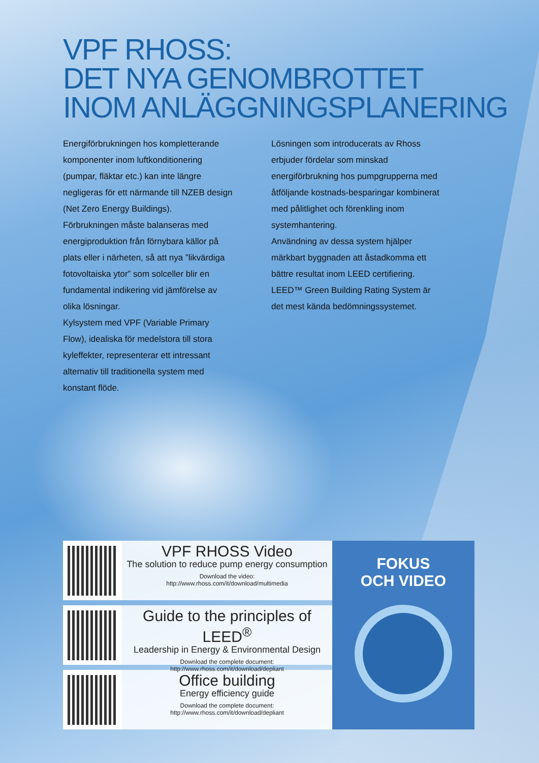VPF RHOSS:
DET NYA GENOMBROTTET
INOM ANLÄGGNINGSPLANERING
Energiförbrukningen hos kompletterande komponenter inom luftkonditionering (pumpar, fläktar etc.) kan inte längre negligeras för ett närmande till NZEB design (Net Zero Energy Buildings).
Förbrukningen måste balanseras med energiproduktion från förnybara källor på plats eller i närheten, så att nya ”likvärdiga fotovoltaiska ytor” som solceller blir en fundamental indikering vid jämförelse av olika lösningar.
Kylsystem med VPF (Variable Primary Flow), idealiska för medelstora till stora kyleffekter, representerar ett intressant alternativ till traditionella system med konstant flöde.
Lösningen som introducerats av Rhoss erbjuder fördelar som minskad energiförbrukning hos pumpgrupperna med åtföljande kostnads-besparingar kombinerat med pålitlighet och förenkling inom systemhantering.
Användning av dessa system hjälper märkbart byggnaden att åstadkomma ett bättre resultat inom LEED certifiering.
LEED™ Green Building Rating System är det mest kända bedömningssystemet.
VPF RHOSS Video
The solution to reduce pump energy consumption
Download the video:
http://www.rhoss.com/it/download/multimedia
Guide to the principles of LEED<sup>®</sup>
Leadership in Energy & Environmental Design
Download the complete document:
http://www.rhoss.com/it/download/depliant
Office building
Energy efficiency guide
Download the complete document:
http://www.rhoss.com/it/download/depliant
FOKUS
OCH VIDEO